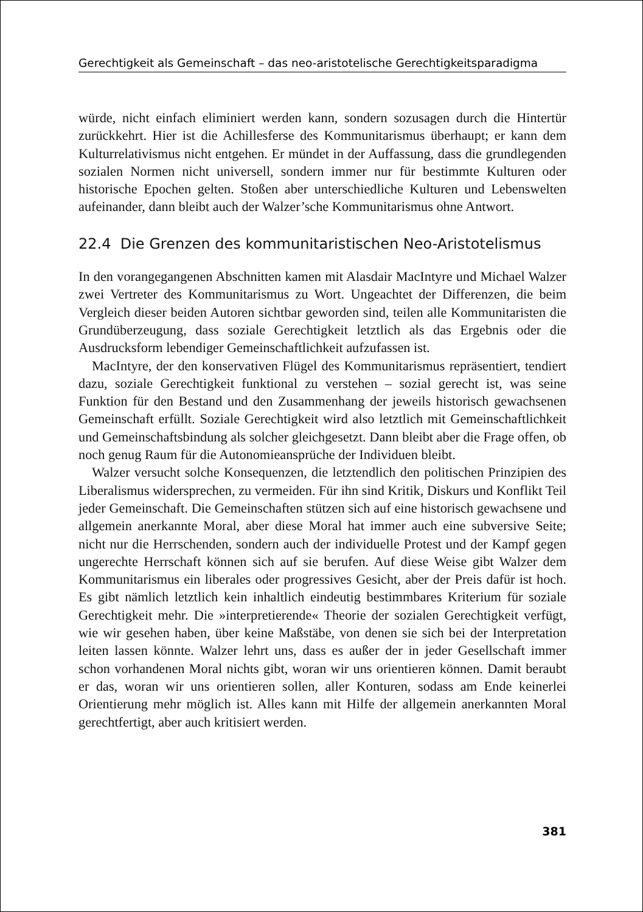Gerechtigkeit als Gemeinschaft – das neo-aristotelische Gerechtigkeitsparadigma
würde, nicht einfach eliminiert werden kann, sondern sozusagen durch die Hintertür zurückkehrt. Hier ist die Achillesferse des Kommunitarismus überhaupt; er kann dem Kulturrelativismus nicht entgehen. Er mündet in der Auffassung, dass die grundlegenden sozialen Normen nicht universell, sondern immer nur für bestimmte Kulturen oder historische Epochen gelten. Stoßen aber unterschiedliche Kulturen und Lebenswelten aufeinander, dann bleibt auch der Walzer’sche Kommunitarismus ohne Antwort.
22.4 Die Grenzen des kommunitaristischen Neo-Aristotelismus
In den vorangegangenen Abschnitten kamen mit Alasdair MacIntyre und Michael Walzer zwei Vertreter des Kommunitarismus zu Wort. Ungeachtet der Differenzen, die beim Vergleich dieser beiden Autoren sichtbar geworden sind, teilen alle Kommunitaristen die Grundüberzeugung, dass soziale Gerechtigkeit letztlich als das Ergebnis oder die Ausdrucksform lebendiger Gemeinschaftlichkeit aufzufassen ist.
MacIntyre, der den konservativen Flügel des Kommunitarismus repräsentiert, tendiert dazu, soziale Gerechtigkeit funktional zu verstehen – sozial gerecht ist, was seine Funktion für den Bestand und den Zusammenhang der jeweils historisch gewachsenen Gemeinschaft erfüllt. Soziale Gerechtigkeit wird also letztlich mit Gemeinschaftlichkeit und Gemeinschaftsbindung als solcher gleichgesetzt. Dann bleibt aber die Frage offen, ob noch genug Raum für die Autonomieansprüche der Individuen bleibt.
Walzer versucht solche Konsequenzen, die letztendlich den politischen Prinzipien des Liberalismus widersprechen, zu vermeiden. Für ihn sind Kritik, Diskurs und Konflikt Teil jeder Gemeinschaft. Die Gemeinschaften stützen sich auf eine historisch gewachsene und allgemein anerkannte Moral, aber diese Moral hat immer auch eine subversive Seite; nicht nur die Herrschenden, sondern auch der individuelle Protest und der Kampf gegen ungerechte Herrschaft können sich auf sie berufen. Auf diese Weise gibt Walzer dem Kommunitarismus ein liberales oder progressives Gesicht, aber der Preis dafür ist hoch. Es gibt nämlich letztlich kein inhaltlich eindeutig bestimmbares Kriterium für soziale Gerechtigkeit mehr. Die »interpretierende« Theorie der sozialen Gerechtigkeit verfügt, wie wir gesehen haben, über keine Maßstäbe, von denen sie sich bei der Interpretation leiten lassen könnte. Walzer lehrt uns, dass es außer der in jeder Gesellschaft immer schon vorhandenen Moral nichts gibt, woran wir uns orientieren können. Damit beraubt er das, woran wir uns orientieren sollen, aller Konturen, sodass am Ende keinerlei Orientierung mehr möglich ist. Alles kann mit Hilfe der allgemein anerkannten Moral gerechtfertigt, aber auch kritisiert werden.
381